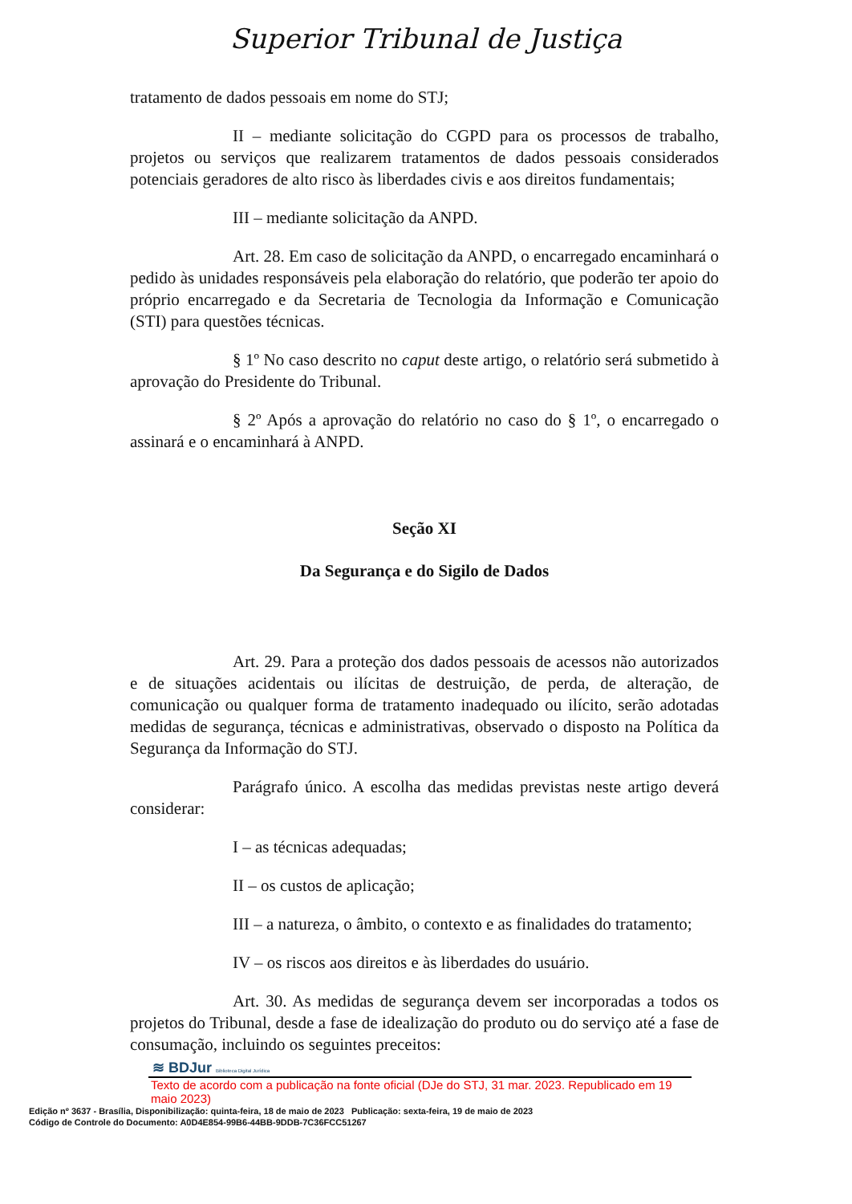Superior Tribunal de Justiça
tratamento de dados pessoais em nome do STJ;
II – mediante solicitação do CGPD para os processos de trabalho, projetos ou serviços que realizarem tratamentos de dados pessoais considerados potenciais geradores de alto risco às liberdades civis e aos direitos fundamentais;
III – mediante solicitação da ANPD.
Art. 28. Em caso de solicitação da ANPD, o encarregado encaminhará o pedido às unidades responsáveis pela elaboração do relatório, que poderão ter apoio do próprio encarregado e da Secretaria de Tecnologia da Informação e Comunicação (STI) para questões técnicas.
§ 1º No caso descrito no caput deste artigo, o relatório será submetido à aprovação do Presidente do Tribunal.
§ 2º Após a aprovação do relatório no caso do § 1º, o encarregado o assinará e o encaminhará à ANPD.
Seção XI
Da Segurança e do Sigilo de Dados
Art. 29. Para a proteção dos dados pessoais de acessos não autorizados e de situações acidentais ou ilícitas de destruição, de perda, de alteração, de comunicação ou qualquer forma de tratamento inadequado ou ilícito, serão adotadas medidas de segurança, técnicas e administrativas, observado o disposto na Política da Segurança da Informação do STJ.
Parágrafo único. A escolha das medidas previstas neste artigo deverá considerar:
I – as técnicas adequadas;
II – os custos de aplicação;
III – a natureza, o âmbito, o contexto e as finalidades do tratamento;
IV – os riscos aos direitos e às liberdades do usuário.
Art. 30. As medidas de segurança devem ser incorporadas a todos os projetos do Tribunal, desde a fase de idealização do produto ou do serviço até a fase de consumação, incluindo os seguintes preceitos:
≋ BDJur Biblioteca Digital Jurídica
Texto de acordo com a publicação na fonte oficial (DJe do STJ, 31 mar. 2023. Republicado em 19 maio 2023)
Edição nº 3637 - Brasília, Disponibilização: quinta-feira, 18 de maio de 2023 Publicação: sexta-feira, 19 de maio de 2023
Código de Controle do Documento: A0D4E854-99B6-44BB-9DDB-7C36FCC51267